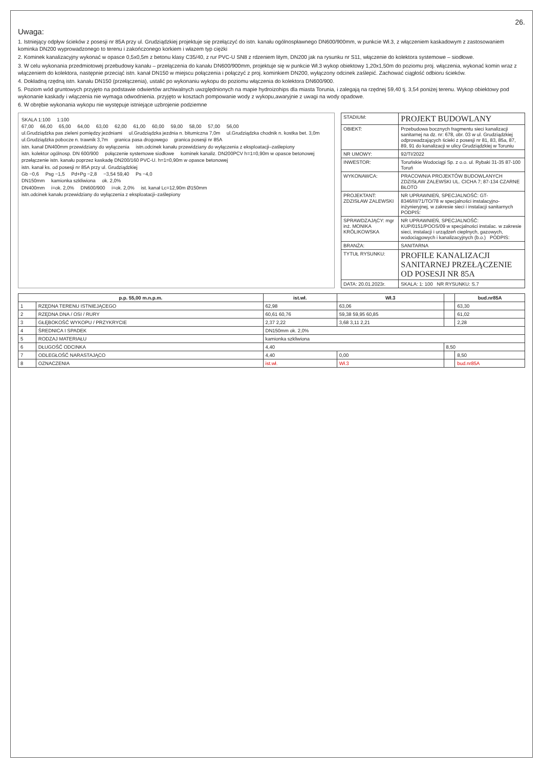26.
Uwaga:
1. Istniejący odpływ ścieków z posesji nr 85A przy ul. Grudziądzkiej projektuje się przełączyć do istn. kanału ogólnospławnego DN600/900mm, w punkcie Wł.3, z włączeniem kaskadowym z zastosowaniem kominka DN200 wyprowadzonego to terenu i zakończonego korkiem i włazem typ ciężki
2. Kominek kanalizacyjny wykonać w opasce 0,5x0,5m z betonu klasy C35/40, z rur PVC-U SN8 z rdzeniem litym, DN200 jak na rysunku nr S11, włączenie do kolektora systemowe – siodłowe.
3. W celu wykonania przedmiotowej przebudowy kanału – przełączenia do kanału DN600/900mm, projektuje się w punkcie Wł.3 wykop obiektowy 1,20x1,50m do poziomu proj. włączenia, wykonać komin wraz z włączeniem do kolektora, następnie przeciąć istn. kanał DN150 w miejscu połączenia i połączyć z proj. kominkiem DN200, wyłączony odcinek zaślepić. Zachować ciągłość odbioru ścieków.
4. Dokładną rzędną istn. kanału DN150 (przełączenia), ustalić po wykonaniu wykopu do poziomu włączenia do kolektora DN600/900.
5. Poziom wód gruntowych przyjęto na podstawie odwiertów archiwalnych uwzględnionych na mapie hydroizohips dla miasta Torunia, i zalegają na rzędnej 59,40 tj. 3,54 poniżej terenu. Wykop obiektowy pod wykonanie kaskady i włączenia nie wymaga odwodnienia. przyjęto w kosztach pompowanie wody z wykopu,awaryjnie z uwagi na wody opadowe.
6. W obrębie wykonania wykopu nie występuje istniejące uzbrojenie podziemne
SKALA 1:100 1:100
67,00 66,00 65,00 64,00 63,00 62,00 61,00 60,00 59,00 58,00 57,00 56,00
ul.Grudziądzka pas zieleni pomiędzy jezdniami ul.Grudziądzka jezdnia n. bitumiczna 7,0m ul.Grudziądzka chodnik n. kostka bet. 3,0m ul.Grudziądzka pobocze n. trawnik 3,7m granica pasa drogowego granica posesji nr 85A
istn. kanał DN400mm przewidziany do wyłączenia istn.odcinek kanału przewidziany do wyłączenia z eksploatacji–zaślepiony istn. kolektor ogólnosp. DN 600/900 połączenie systemowe siodłowe kominek kanaliz. DN200PCV h=1=0,90m w opasce betonowej przełączenie istn. kanału poprzez kaskadę DN200/160 PVC-U. h=1=0,90m w opasce betonowej istn. kanał ks. od posesji nr 85A przy ul. Grudziądzkiej
Gb −0,6 Psg −1,5 Pd+Pg −2,8 −3,54 59,40 Ps −4,0
DN150mm kamionka szkliwiona ok. 2,0%
DN400mm i=ok. 2,0% DN600/900 i=ok. 2,0% ist. kanał Lc=12,90m Ø150mm istn.odcinek kanału przewidziany do wyłączenia z eksploatacji–zaślepiony
| STADIUM: | PROJEKT BUDOWLANY |
| OBIEKT: | Przebudowa bocznych fragmentu sieci kanalizacji sanitarnej na dz. nr: 678, obr. 03 w ul. Grudziądzkiej odprowadzających ścieki z posesji nr 81, 83, 85a, 87, 89, 91 do kanalizacji w ulicy Grudziądzkiej w Toruniu |
| NR UMOWY: | 92/TI/2022 |
| INWESTOR: | Toruńskie Wodociągi Sp. z o.o. ul. Rybaki 31-35 87-100 Toruń |
| WYKONAWCA: | PRACOWNIA PROJEKTÓW BUDOWLANYCH ZDZISŁAW ZALEWSKI UL. CICHA 7; 87-134 CZARNE BŁOTO |
| PROJEKTANT: ZDZISŁAW ZALEWSKI | NR UPRAWNIEŃ, SPECJALNOŚĆ: GT-8346/III/71/TO/78 w specjalności instalacyjno-inżynieryjnej, w zakresie sieci i instalacji sanitarnych PODPIS: |
| SPRAWDZAJĄCY: mgr inż. MONIKA KRÓLIKOWSKA | NR UPRAWNIEŃ, SPECJALNOŚĆ: KUP/0151/POOS/09 w specjalności instalac. w zakresie sieci, instalacji i urządzeń cieplnych, gazowych, wodociągowych i kanalizacyjnych (b.o.) PODPIS: |
| BRANŻA: | SANITARNA |
| TYTUŁ RYSUNKU: | PROFILE KANALIZACJI SANITARNEJ PRZEŁĄCZENIE OD POSESJI NR 85A |
| DATA: 20.01.2023r. | SKALA: 1: 100 NR RYSUNKU: S.7 |
| p.p. 55,00 m.n.p.m. | | ist.wł. | Wł.3 | | bud.nr85A |
| --- | --- | --- | --- | --- | --- |
| 1 | RZĘDNA TERENU ISTNIEJĄCEGO | 62,98 | 63,06 | | 63,30 |
| 2 | RZĘDNA DNA / OSI / RURY | 60,61 60,76 | 59,38 59,95 60,85 | | 61,02 |
| 3 | GŁĘBOKOŚĆ WYKOPU / PRZYKRYCIE | 2,37 2,22 | 3,68 3,11 2,21 | | 2,28 |
| 4 | ŚREDNICA I SPADEK | DN150mm ok. 2,0% | | | |
| 5 | RODZAJ MATERIAŁU | kamionka szkliwiona | | | |
| 6 | DŁUGOŚĆ ODCINKA | 4,40 | | 8,50 | |
| 7 | ODLEGŁOŚĆ NARASTAJĄCO | 4,40 | 0,00 | | 8,50 |
| 8 | OZNACZENIA | ist.wł. | Wł.3 | | bud.nr85A |